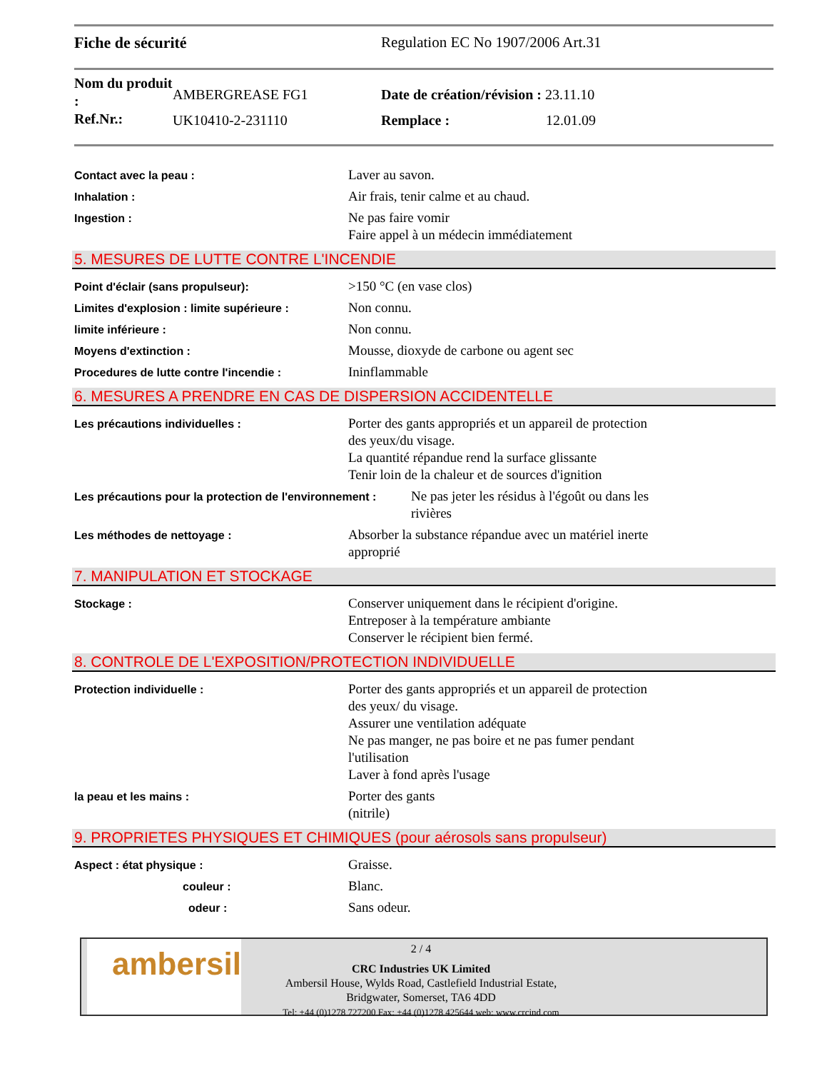Fiche de sécurité Regulation EC No 1907/2006 Art.31
Nom du produit :
Ref.Nr.:
AMBERGREASE FG1
UK10410-2-231110
Date de création/révision : 23.11.10
Remplace : 12.01.09
Contact avec la peau :
Laver au savon.
Inhalation :
Air frais, tenir calme et au chaud.
Ingestion :
Ne pas faire vomir
Faire appel à un médecin immédiatement
5. MESURES DE LUTTE CONTRE L'INCENDIE
Point d'éclair (sans propulseur):
>150 °C (en vase clos)
Limites d'explosion : limite supérieure :
Non connu.
limite inférieure :
Non connu.
Moyens d'extinction :
Mousse, dioxyde de carbone ou agent sec
Procedures de lutte contre l'incendie :
Ininflammable
6. MESURES A PRENDRE EN CAS DE DISPERSION ACCIDENTELLE
Les précautions individuelles :
Porter des gants appropriés et un appareil de protection
des yeux/du visage.
La quantité répandue rend la surface glissante
Tenir loin de la chaleur et de sources d'ignition
Les précautions pour la protection de l'environnement :
Ne pas jeter les résidus à l'égoût ou dans les
rivières
Les méthodes de nettoyage :
Absorber la substance répandue avec un matériel inerte
approprié
7. MANIPULATION ET STOCKAGE
Stockage :
Conserver uniquement dans le récipient d'origine.
Entreposer à la température ambiante
Conserver le récipient bien fermé.
8. CONTROLE DE L'EXPOSITION/PROTECTION INDIVIDUELLE
Protection individuelle :
Porter des gants appropriés et un appareil de protection
des yeux/ du visage.
Assurer une ventilation adéquate
Ne pas manger, ne pas boire et ne pas fumer pendant
l'utilisation
Laver à fond après l'usage
la peau et les mains :
Porter des gants
(nitrile)
9. PROPRIETES PHYSIQUES ET CHIMIQUES (pour aérosols sans propulseur)
Aspect : état physique :
Graisse.
couleur :
Blanc.
odeur :
Sans odeur.
ambersil
2 / 4
CRC Industries UK Limited
Ambersil House, Wylds Road, Castlefield Industrial Estate,
Bridgwater, Somerset, TA6 4DD
Tel: +44 (0)1278 727200 Fax: +44 (0)1278 425644 web: www.crcind.com